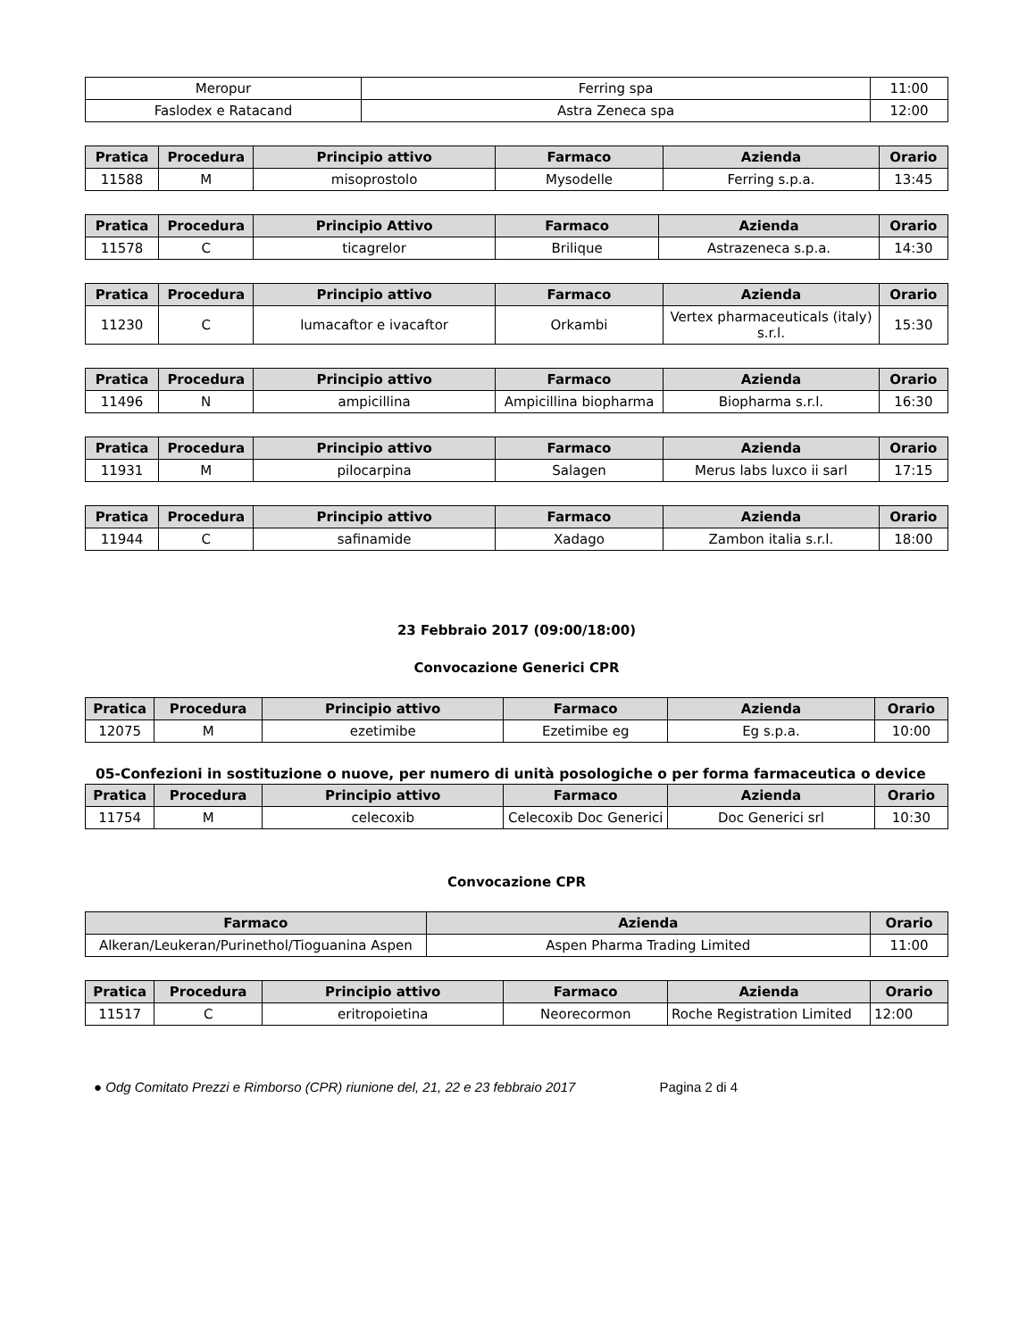| Meropur | Ferring spa | 11:00 |
| Faslodex e Ratacand | Astra Zeneca spa | 12:00 |
| Pratica | Procedura | Principio attivo | Farmaco | Azienda | Orario |
| --- | --- | --- | --- | --- | --- |
| 11588 | M | misoprostolo | Mysodelle | Ferring s.p.a. | 13:45 |
| Pratica | Procedura | Principio Attivo | Farmaco | Azienda | Orario |
| --- | --- | --- | --- | --- | --- |
| 11578 | C | ticagrelor | Brilique | Astrazeneca s.p.a. | 14:30 |
| Pratica | Procedura | Principio attivo | Farmaco | Azienda | Orario |
| --- | --- | --- | --- | --- | --- |
| 11230 | C | lumacaftor e ivacaftor | Orkambi | Vertex pharmaceuticals (italy) s.r.l. | 15:30 |
| Pratica | Procedura | Principio attivo | Farmaco | Azienda | Orario |
| --- | --- | --- | --- | --- | --- |
| 11496 | N | ampicillina | Ampicillina biopharma | Biopharma s.r.l. | 16:30 |
| Pratica | Procedura | Principio attivo | Farmaco | Azienda | Orario |
| --- | --- | --- | --- | --- | --- |
| 11931 | M | pilocarpina | Salagen | Merus labs luxco ii sarl | 17:15 |
| Pratica | Procedura | Principio attivo | Farmaco | Azienda | Orario |
| --- | --- | --- | --- | --- | --- |
| 11944 | C | safinamide | Xadago | Zambon italia s.r.l. | 18:00 |
23 Febbraio 2017 (09:00/18:00)
Convocazione Generici CPR
| Pratica | Procedura | Principio attivo | Farmaco | Azienda | Orario |
| --- | --- | --- | --- | --- | --- |
| 12075 | M | ezetimibe | Ezetimibe eg | Eg s.p.a. | 10:00 |
05-Confezioni in sostituzione o nuove, per numero di unità posologiche o per forma farmaceutica o device
| Pratica | Procedura | Principio attivo | Farmaco | Azienda | Orario |
| --- | --- | --- | --- | --- | --- |
| 11754 | M | celecoxib | Celecoxib Doc Generici | Doc Generici srl | 10:30 |
Convocazione CPR
| Farmaco | Azienda | Orario |
| --- | --- | --- |
| Alkeran/Leukeran/Purinethol/Tioguanina Aspen | Aspen Pharma Trading Limited | 11:00 |
| Pratica | Procedura | Principio attivo | Farmaco | Azienda | Orario |
| --- | --- | --- | --- | --- | --- |
| 11517 | C | eritropoietina | Neorecormon | Roche Registration Limited | 12:00 |
● Odg Comitato Prezzi e Rimborso (CPR) riunione del, 21, 22 e 23 febbraio 2017 Pagina 2 di 4